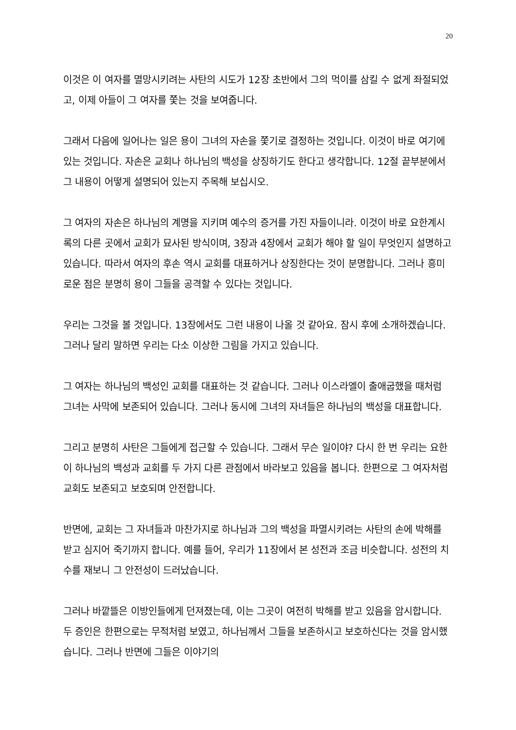20
이것은 이 여자를 멸망시키려는 사탄의 시도가 12장 초반에서 그의 먹이를 삼킬 수 없게 좌절되었고, 이제 아들이 그 여자를 쫓는 것을 보여줍니다.
그래서 다음에 일어나는 일은 용이 그녀의 자손을 쫓기로 결정하는 것입니다. 이것이 바로 여기에 있는 것입니다. 자손은 교회나 하나님의 백성을 상징하기도 한다고 생각합니다. 12절 끝부분에서 그 내용이 어떻게 설명되어 있는지 주목해 보십시오.
그 여자의 자손은 하나님의 계명을 지키며 예수의 증거를 가진 자들이니라. 이것이 바로 요한계시록의 다른 곳에서 교회가 묘사된 방식이며, 3장과 4장에서 교회가 해야 할 일이 무엇인지 설명하고 있습니다. 따라서 여자의 후손 역시 교회를 대표하거나 상징한다는 것이 분명합니다. 그러나 흥미로운 점은 분명히 용이 그들을 공격할 수 있다는 것입니다.
우리는 그것을 볼 것입니다. 13장에서도 그런 내용이 나올 것 같아요. 잠시 후에 소개하겠습니다. 그러나 달리 말하면 우리는 다소 이상한 그림을 가지고 있습니다.
그 여자는 하나님의 백성인 교회를 대표하는 것 같습니다. 그러나 이스라엘이 출애굽했을 때처럼 그녀는 사막에 보존되어 있습니다. 그러나 동시에 그녀의 자녀들은 하나님의 백성을 대표합니다.
그리고 분명히 사탄은 그들에게 접근할 수 있습니다. 그래서 무슨 일이야? 다시 한 번 우리는 요한이 하나님의 백성과 교회를 두 가지 다른 관점에서 바라보고 있음을 봅니다. 한편으로 그 여자처럼 교회도 보존되고 보호되며 안전합니다.
반면에, 교회는 그 자녀들과 마찬가지로 하나님과 그의 백성을 파멸시키려는 사탄의 손에 박해를 받고 심지어 죽기까지 합니다. 예를 들어, 우리가 11장에서 본 성전과 조금 비슷합니다. 성전의 치수를 재보니 그 안전성이 드러났습니다.
그러나 바깥뜰은 이방인들에게 던져졌는데, 이는 그곳이 여전히 박해를 받고 있음을 암시합니다. 두 증인은 한편으로는 무적처럼 보였고, 하나님께서 그들을 보존하시고 보호하신다는 것을 암시했습니다. 그러나 반면에 그들은 이야기의